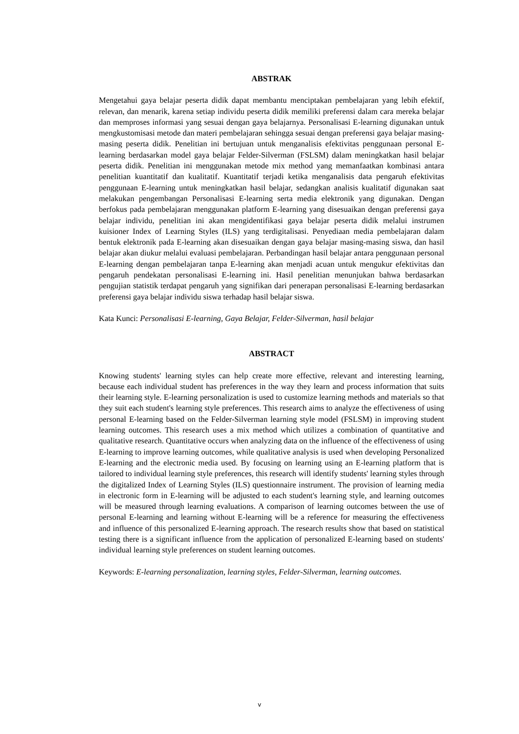ABSTRAK
Mengetahui gaya belajar peserta didik dapat membantu menciptakan pembelajaran yang lebih efektif, relevan, dan menarik, karena setiap individu peserta didik memiliki preferensi dalam cara mereka belajar dan memproses informasi yang sesuai dengan gaya belajarnya. Personalisasi E-learning digunakan untuk mengkustomisasi metode dan materi pembelajaran sehingga sesuai dengan preferensi gaya belajar masing-masing peserta didik. Penelitian ini bertujuan untuk menganalisis efektivitas penggunaan personal E-learning berdasarkan model gaya belajar Felder-Silverman (FSLSM) dalam meningkatkan hasil belajar peserta didik. Penelitian ini menggunakan metode mix method yang memanfaatkan kombinasi antara penelitian kuantitatif dan kualitatif. Kuantitatif terjadi ketika menganalisis data pengaruh efektivitas penggunaan E-learning untuk meningkatkan hasil belajar, sedangkan analisis kualitatif digunakan saat melakukan pengembangan Personalisasi E-learning serta media elektronik yang digunakan. Dengan berfokus pada pembelajaran menggunakan platform E-learning yang disesuaikan dengan preferensi gaya belajar individu, penelitian ini akan mengidentifikasi gaya belajar peserta didik melalui instrumen kuisioner Index of Learning Styles (ILS) yang terdigitalisasi. Penyediaan media pembelajaran dalam bentuk elektronik pada E-learning akan disesuaikan dengan gaya belajar masing-masing siswa, dan hasil belajar akan diukur melalui evaluasi pembelajaran. Perbandingan hasil belajar antara penggunaan personal E-learning dengan pembelajaran tanpa E-learning akan menjadi acuan untuk mengukur efektivitas dan pengaruh pendekatan personalisasi E-learning ini. Hasil penelitian menunjukan bahwa berdasarkan pengujian statistik terdapat pengaruh yang signifikan dari penerapan personalisasi E-learning berdasarkan preferensi gaya belajar individu siswa terhadap hasil belajar siswa.
Kata Kunci: Personalisasi E-learning, Gaya Belajar, Felder-Silverman, hasil belajar
ABSTRACT
Knowing students' learning styles can help create more effective, relevant and interesting learning, because each individual student has preferences in the way they learn and process information that suits their learning style. E-learning personalization is used to customize learning methods and materials so that they suit each student's learning style preferences. This research aims to analyze the effectiveness of using personal E-learning based on the Felder-Silverman learning style model (FSLSM) in improving student learning outcomes. This research uses a mix method which utilizes a combination of quantitative and qualitative research. Quantitative occurs when analyzing data on the influence of the effectiveness of using E-learning to improve learning outcomes, while qualitative analysis is used when developing Personalized E-learning and the electronic media used. By focusing on learning using an E-learning platform that is tailored to individual learning style preferences, this research will identify students' learning styles through the digitalized Index of Learning Styles (ILS) questionnaire instrument. The provision of learning media in electronic form in E-learning will be adjusted to each student's learning style, and learning outcomes will be measured through learning evaluations. A comparison of learning outcomes between the use of personal E-learning and learning without E-learning will be a reference for measuring the effectiveness and influence of this personalized E-learning approach. The research results show that based on statistical testing there is a significant influence from the application of personalized E-learning based on students' individual learning style preferences on student learning outcomes.
Keywords: E-learning personalization, learning styles, Felder-Silverman, learning outcomes.
v